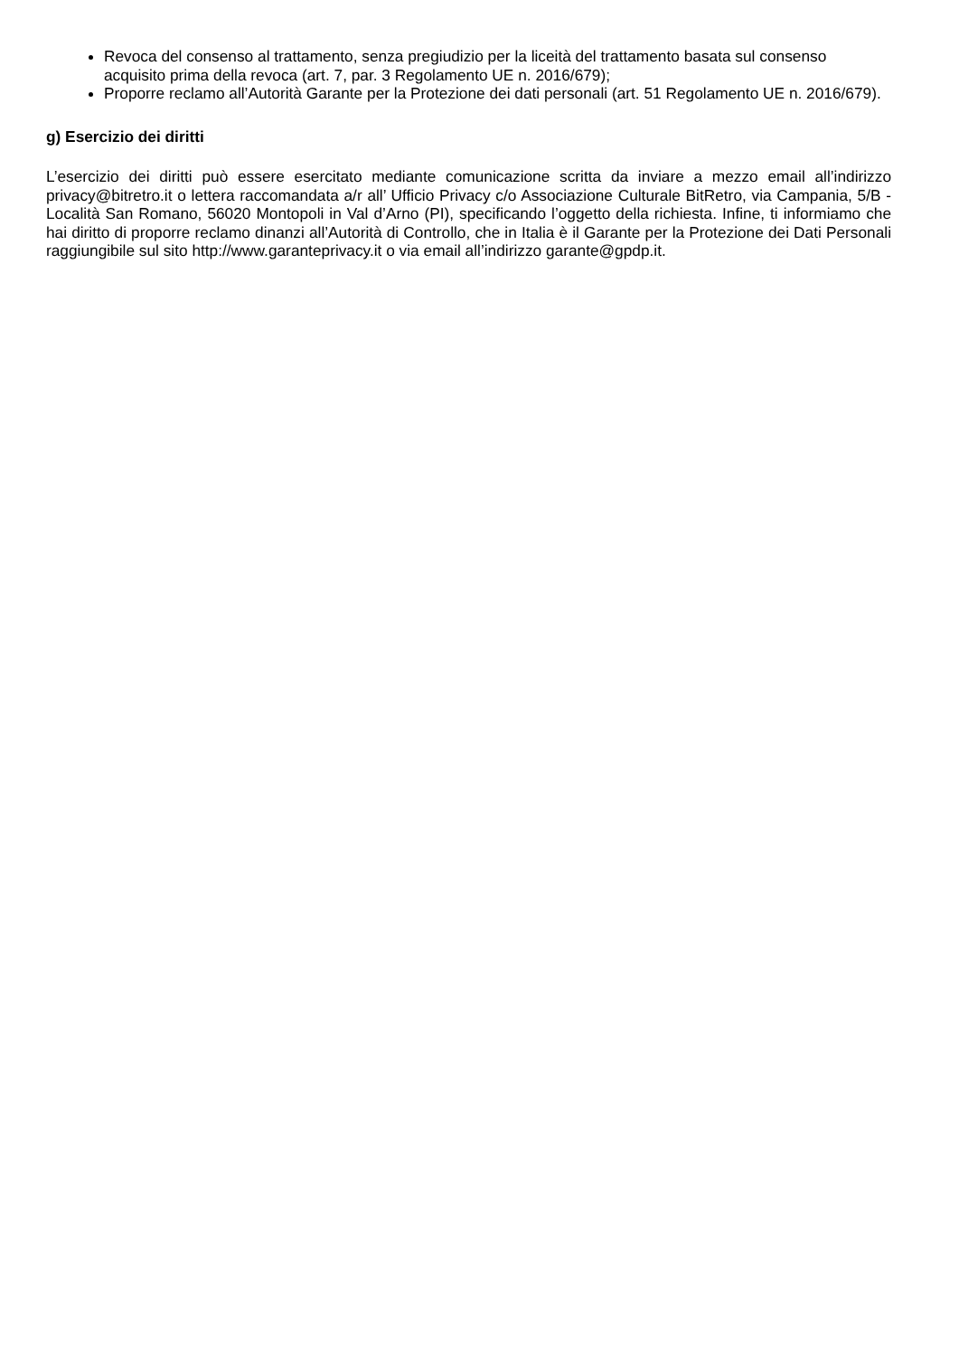Revoca del consenso al trattamento, senza pregiudizio per la liceità del trattamento basata sul consenso acquisito prima della revoca (art. 7, par. 3 Regolamento UE n. 2016/679);
Proporre reclamo all’Autorità Garante per la Protezione dei dati personali (art. 51 Regolamento UE n. 2016/679).
g) Esercizio dei diritti
L’esercizio dei diritti può essere esercitato mediante comunicazione scritta da inviare a mezzo email all’indirizzo privacy@bitretro.it o lettera raccomandata a/r all’ Ufficio Privacy c/o Associazione Culturale BitRetro, via Campania, 5/B -Località San Romano, 56020 Montopoli in Val d’Arno (PI), specificando l’oggetto della richiesta. Infine, ti informiamo che hai diritto di proporre reclamo dinanzi all’Autorità di Controllo, che in Italia è il Garante per la Protezione dei Dati Personali raggiungibile sul sito http://www.garanteprivacy.it o via email all’indirizzo garante@gpdp.it.